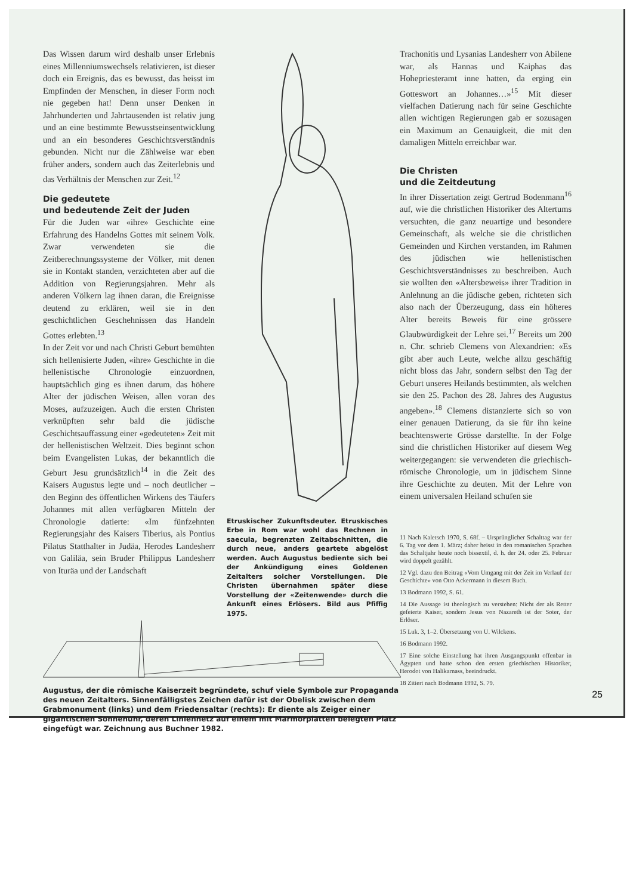Das Wissen darum wird deshalb unser Erlebnis eines Millenniumswechsels relativieren, ist dieser doch ein Ereignis, das es bewusst, das heisst im Empfinden der Menschen, in dieser Form noch nie gegeben hat! Denn unser Denken in Jahrhunderten und Jahrtausenden ist relativ jung und an eine bestimmte Bewusstseinsentwicklung und an ein besonderes Geschichtsverständnis gebunden. Nicht nur die Zählweise war eben früher anders, sondern auch das Zeiterlebnis und das Verhältnis der Menschen zur Zeit.<sup>12</sup>
Die gedeutete
und bedeutende Zeit der Juden
Für die Juden war «ihre» Geschichte eine Erfahrung des Handelns Gottes mit seinem Volk. Zwar verwendeten sie die Zeitberechnungssysteme der Völker, mit denen sie in Kontakt standen, verzichteten aber auf die Addition von Regierungsjahren. Mehr als anderen Völkern lag ihnen daran, die Ereignisse deutend zu erklären, weil sie in den geschichtlichen Geschehnissen das Handeln Gottes erlebten.<sup>13</sup>
In der Zeit vor und nach Christi Geburt bemühten sich hellenisierte Juden, «ihre» Geschichte in die hellenistische Chronologie einzuordnen, hauptsächlich ging es ihnen darum, das höhere Alter der jüdischen Weisen, allen voran des Moses, aufzuzeigen. Auch die ersten Christen verknüpften sehr bald die jüdische Geschichtsauffassung einer «gedeuteten» Zeit mit der hellenistischen Weltzeit. Dies beginnt schon beim Evangelisten Lukas, der bekanntlich die Geburt Jesu grundsätzlich<sup>14</sup> in die Zeit des Kaisers Augustus legte und – noch deutlicher – den Beginn des öffentlichen Wirkens des Täufers Johannes mit allen verfügbaren Mitteln der Chronologie datierte: «Im fünfzehnten Regierungsjahr des Kaisers Tiberius, als Pontius Pilatus Statthalter in Judäa, Herodes Landesherr von Galiläa, sein Bruder Philippus Landesherr von Ituräa und der Landschaft
Etruskischer Zukunftsdeuter. Etruskisches Erbe in Rom war wohl das Rechnen in saecula, begrenzten Zeitabschnitten, die durch neue, anders geartete abgelöst werden. Auch Augustus bediente sich bei der Ankündigung eines Goldenen Zeitalters solcher Vorstellungen. Die Christen übernahmen später diese Vorstellung der «Zeitenwende» durch die Ankunft eines Erlösers. Bild aus Pfiffig 1975.
Trachonitis und Lysanias Landesherr von Abilene war, als Hannas und Kaiphas das Hohepriesteramt inne hatten, da erging ein Gotteswort an Johannes…»<sup>15</sup> Mit dieser vielfachen Datierung nach für seine Geschichte allen wichtigen Regierungen gab er sozusagen ein Maximum an Genauigkeit, die mit den damaligen Mitteln erreichbar war.
Die Christen
und die Zeitdeutung
In ihrer Dissertation zeigt Gertrud Bodenmann<sup>16</sup> auf, wie die christlichen Historiker des Altertums versuchten, die ganz neuartige und besondere Gemeinschaft, als welche sie die christlichen Gemeinden und Kirchen verstanden, im Rahmen des jüdischen wie hellenistischen Geschichtsverständnisses zu beschreiben. Auch sie wollten den «Altersbeweis» ihrer Tradition in Anlehnung an die jüdische geben, richteten sich also nach der Überzeugung, dass ein höheres Alter bereits Beweis für eine grössere Glaubwürdigkeit der Lehre sei.<sup>17</sup> Bereits um 200 n. Chr. schrieb Clemens von Alexandrien: «Es gibt aber auch Leute, welche allzu geschäftig nicht bloss das Jahr, sondern selbst den Tag der Geburt unseres Heilands bestimmten, als welchen sie den 25. Pachon des 28. Jahres des Augustus angeben».<sup>18</sup> Clemens distanzierte sich so von einer genauen Datierung, da sie für ihn keine beachtenswerte Grösse darstellte. In der Folge sind die christlichen Historiker auf diesem Weg weitergegangen: sie verwendeten die griechisch-römische Chronologie, um in jüdischem Sinne ihre Geschichte zu deuten. Mit der Lehre von einem universalen Heiland schufen sie
11 Nach Kaletsch 1970, S. 68f. – Ursprünglicher Schalttag war der 6. Tag vor dem 1. März; daher heisst in den romanischen Sprachen das Schaltjahr heute noch bissextil, d. h. der 24. oder 25. Februar wird doppelt gezählt.
12 Vgl. dazu den Beitrag «Vom Umgang mit der Zeit im Verlauf der Geschichte» von Otto Ackermann in diesem Buch.
13 Bodmann 1992, S. 61.
14 Die Aussage ist theologisch zu verstehen: Nicht der als Retter gefeierte Kaiser, sondern Jesus von Nazareth ist der Soter, der Erlöser.
15 Luk. 3, 1–2. Übersetzung von U. Wilckens.
16 Bodmann 1992.
17 Eine solche Einstellung hat ihren Ausgangspunkt offenbar in Ägypten und hatte schon den ersten griechischen Historiker, Herodot von Halikarnass, beeindruckt.
18 Zitiert nach Bodmann 1992, S. 79.
Augustus, der die römische Kaiserzeit begründete, schuf viele Symbole zur Propaganda des neuen Zeitalters. Sinnenfälligstes Zeichen dafür ist der Obelisk zwischen dem Grabmonument (links) und dem Friedensaltar (rechts): Er diente als Zeiger einer gigantischen Sonnenuhr, deren Liniennetz auf einem mit Marmorplatten belegten Platz eingefügt war. Zeichnung aus Buchner 1982.
25